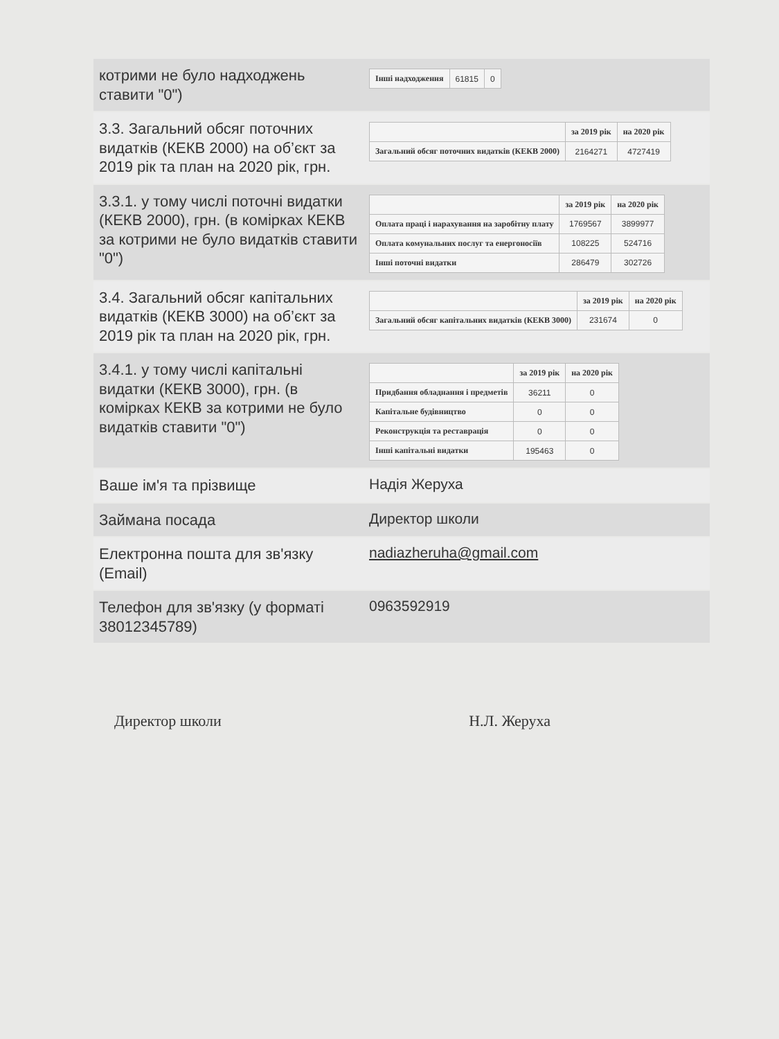котрими не було надходжень ставити "0")
| Інші надходження | 61815 | 0 |
3.3. Загальний обсяг поточних видатків (КЕКВ 2000) на об’єкт за 2019 рік та план на 2020 рік, грн.
| | за 2019 рік | на 2020 рік |
| --- | --- | --- |
| Загальний обсяг поточних видатків (КЕКВ 2000) | 2164271 | 4727419 |
3.3.1. у тому числі поточні видатки (КЕКВ 2000), грн. (в комірках КЕКВ за котрими не було видатків ставити "0")
| | за 2019 рік | на 2020 рік |
| --- | --- | --- |
| Оплата праці і нарахування на заробітну плату | 1769567 | 3899977 |
| Оплата комунальних послуг та енергоносіїв | 108225 | 524716 |
| Інші поточні видатки | 286479 | 302726 |
3.4. Загальний обсяг капітальних видатків (КЕКВ 3000) на об’єкт за 2019 рік та план на 2020 рік, грн.
| | за 2019 рік | на 2020 рік |
| --- | --- | --- |
| Загальний обсяг капітальних видатків (КЕКВ 3000) | 231674 | 0 |
3.4.1. у тому числі капітальні видатки (КЕКВ 3000), грн. (в комірках КЕКВ за котрими не було видатків ставити "0")
| | за 2019 рік | на 2020 рік |
| --- | --- | --- |
| Придбання обладнання і предметів | 36211 | 0 |
| Капітальне будівництво | 0 | 0 |
| Реконструкція та реставрація | 0 | 0 |
| Інші капітальні видатки | 195463 | 0 |
Ваше ім'я та прізвище
Надія Жеруха
Займана посада
Директор школи
Електронна пошта для зв'язку (Email)
nadiazheruha@gmail.com
Телефон для зв'язку (у форматі 38012345789)
0963592919
Директор школи Н.Л. Жеруха